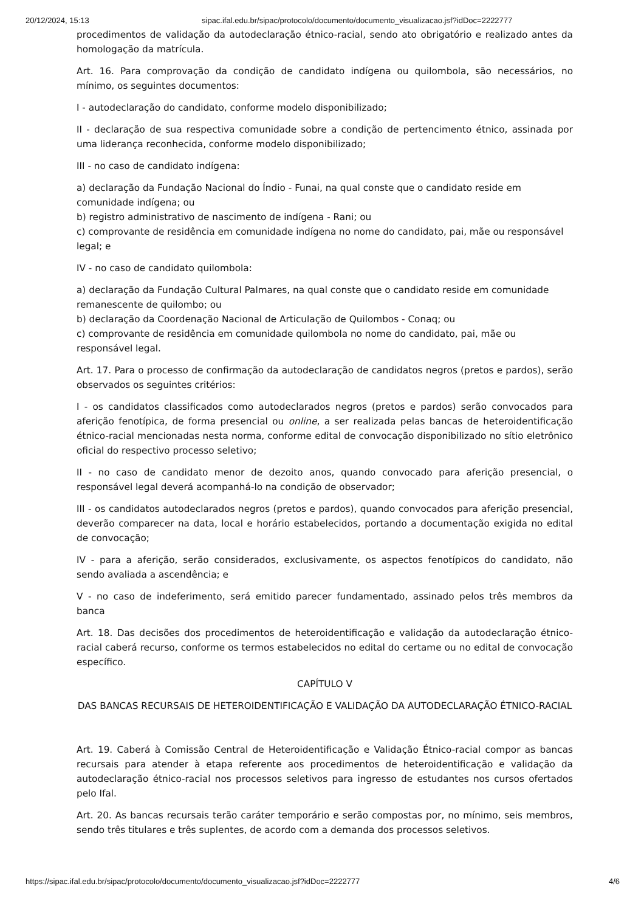20/12/2024, 15:13 sipac.ifal.edu.br/sipac/protocolo/documento/documento_visualizacao.jsf?idDoc=2222777
procedimentos de validação da autodeclaração étnico-racial, sendo ato obrigatório e realizado antes da homologação da matrícula.
Art. 16. Para comprovação da condição de candidato indígena ou quilombola, são necessários, no mínimo, os seguintes documentos:
I - autodeclaração do candidato, conforme modelo disponibilizado;
II - declaração de sua respectiva comunidade sobre a condição de pertencimento étnico, assinada por uma liderança reconhecida, conforme modelo disponibilizado;
III - no caso de candidato indígena:
a) declaração da Fundação Nacional do Índio - Funai, na qual conste que o candidato reside em comunidade indígena; ou
b) registro administrativo de nascimento de indígena - Rani; ou
c) comprovante de residência em comunidade indígena no nome do candidato, pai, mãe ou responsável legal; e
IV - no caso de candidato quilombola:
a) declaração da Fundação Cultural Palmares, na qual conste que o candidato reside em comunidade remanescente de quilombo; ou
b) declaração da Coordenação Nacional de Articulação de Quilombos - Conaq; ou
c) comprovante de residência em comunidade quilombola no nome do candidato, pai, mãe ou responsável legal.
Art. 17. Para o processo de confirmação da autodeclaração de candidatos negros (pretos e pardos), serão observados os seguintes critérios:
I - os candidatos classificados como autodeclarados negros (pretos e pardos) serão convocados para aferição fenotípica, de forma presencial ou online, a ser realizada pelas bancas de heteroidentificação étnico-racial mencionadas nesta norma, conforme edital de convocação disponibilizado no sítio eletrônico oficial do respectivo processo seletivo;
II - no caso de candidato menor de dezoito anos, quando convocado para aferição presencial, o responsável legal deverá acompanhá-lo na condição de observador;
III - os candidatos autodeclarados negros (pretos e pardos), quando convocados para aferição presencial, deverão comparecer na data, local e horário estabelecidos, portando a documentação exigida no edital de convocação;
IV - para a aferição, serão considerados, exclusivamente, os aspectos fenotípicos do candidato, não sendo avaliada a ascendência; e
V - no caso de indeferimento, será emitido parecer fundamentado, assinado pelos três membros da banca
Art. 18. Das decisões dos procedimentos de heteroidentificação e validação da autodeclaração étnico-racial caberá recurso, conforme os termos estabelecidos no edital do certame ou no edital de convocação específico.
CAPÍTULO V
DAS BANCAS RECURSAIS DE HETEROIDENTIFICAÇÃO E VALIDAÇÃO DA AUTODECLARAÇÃO ÉTNICO-RACIAL
Art. 19. Caberá à Comissão Central de Heteroidentificação e Validação Étnico-racial compor as bancas recursais para atender à etapa referente aos procedimentos de heteroidentificação e validação da autodeclaração étnico-racial nos processos seletivos para ingresso de estudantes nos cursos ofertados pelo Ifal.
Art. 20. As bancas recursais terão caráter temporário e serão compostas por, no mínimo, seis membros, sendo três titulares e três suplentes, de acordo com a demanda dos processos seletivos.
https://sipac.ifal.edu.br/sipac/protocolo/documento/documento_visualizacao.jsf?idDoc=2222777 4/6